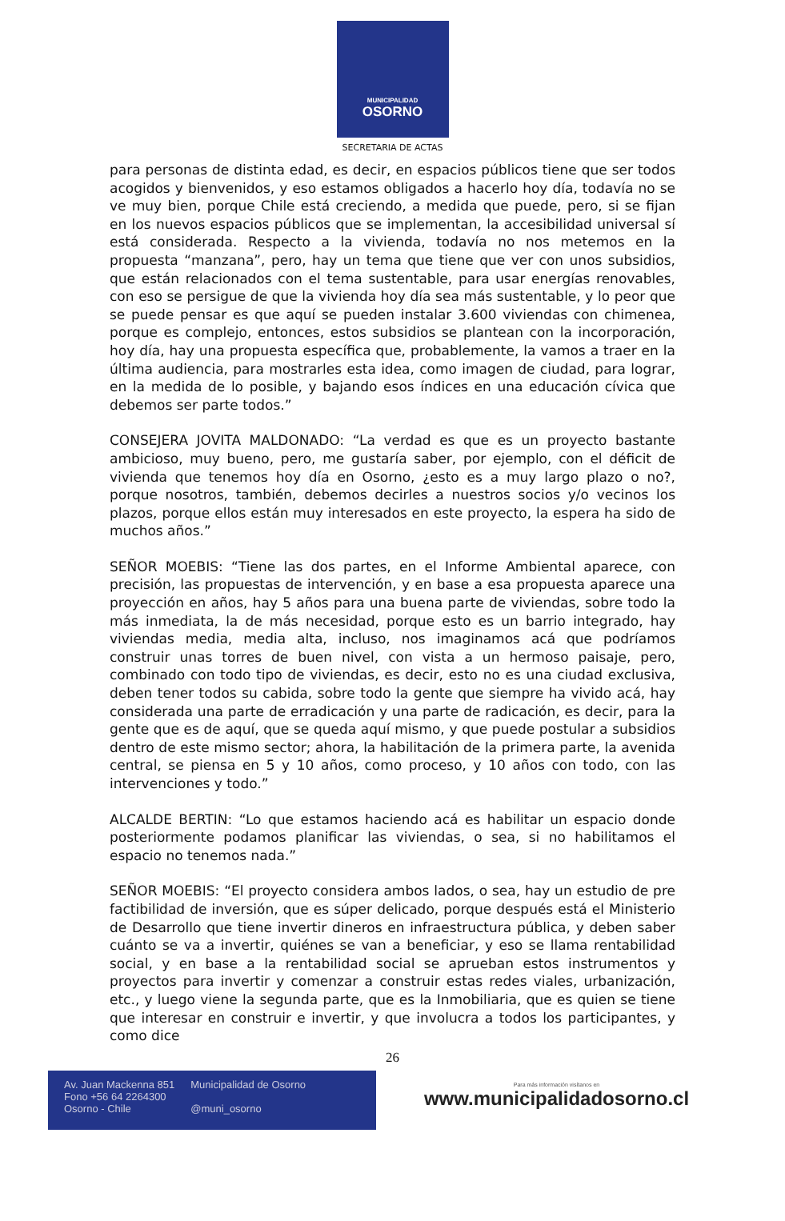MUNICIPALIDAD
OSORNO
SECRETARIA DE ACTAS
para personas de distinta edad, es decir, en espacios públicos tiene que ser todos acogidos y bienvenidos, y eso estamos obligados a hacerlo hoy día, todavía no se ve muy bien, porque Chile está creciendo, a medida que puede, pero, si se fijan en los nuevos espacios públicos que se implementan, la accesibilidad universal sí está considerada. Respecto a la vivienda, todavía no nos metemos en la propuesta “manzana”, pero, hay un tema que tiene que ver con unos subsidios, que están relacionados con el tema sustentable, para usar energías renovables, con eso se persigue de que la vivienda hoy día sea más sustentable, y lo peor que se puede pensar es que aquí se pueden instalar 3.600 viviendas con chimenea, porque es complejo, entonces, estos subsidios se plantean con la incorporación, hoy día, hay una propuesta específica que, probablemente, la vamos a traer en la última audiencia, para mostrarles esta idea, como imagen de ciudad, para lograr, en la medida de lo posible, y bajando esos índices en una educación cívica que debemos ser parte todos.”
CONSEJERA JOVITA MALDONADO: “La verdad es que es un proyecto bastante ambicioso, muy bueno, pero, me gustaría saber, por ejemplo, con el déficit de vivienda que tenemos hoy día en Osorno, ¿esto es a muy largo plazo o no?, porque nosotros, también, debemos decirles a nuestros socios y/o vecinos los plazos, porque ellos están muy interesados en este proyecto, la espera ha sido de muchos años.”
SEÑOR MOEBIS: “Tiene las dos partes, en el Informe Ambiental aparece, con precisión, las propuestas de intervención, y en base a esa propuesta aparece una proyección en años, hay 5 años para una buena parte de viviendas, sobre todo la más inmediata, la de más necesidad, porque esto es un barrio integrado, hay viviendas media, media alta, incluso, nos imaginamos acá que podríamos construir unas torres de buen nivel, con vista a un hermoso paisaje, pero, combinado con todo tipo de viviendas, es decir, esto no es una ciudad exclusiva, deben tener todos su cabida, sobre todo la gente que siempre ha vivido acá, hay considerada una parte de erradicación y una parte de radicación, es decir, para la gente que es de aquí, que se queda aquí mismo, y que puede postular a subsidios dentro de este mismo sector; ahora, la habilitación de la primera parte, la avenida central, se piensa en 5 y 10 años, como proceso, y 10 años con todo, con las intervenciones y todo.”
ALCALDE BERTIN: “Lo que estamos haciendo acá es habilitar un espacio donde posteriormente podamos planificar las viviendas, o sea, si no habilitamos el espacio no tenemos nada.”
SEÑOR MOEBIS: “El proyecto considera ambos lados, o sea, hay un estudio de pre factibilidad de inversión, que es súper delicado, porque después está el Ministerio de Desarrollo que tiene invertir dineros en infraestructura pública, y deben saber cuánto se va a invertir, quiénes se van a beneficiar, y eso se llama rentabilidad social, y en base a la rentabilidad social se aprueban estos instrumentos y proyectos para invertir y comenzar a construir estas redes viales, urbanización, etc., y luego viene la segunda parte, que es la Inmobiliaria, que es quien se tiene que interesar en construir e invertir, y que involucra a todos los participantes, y como dice
26
Av. Juan Mackenna 851
Fono +56 64 2264300
Osorno - Chile
Municipalidad de Osorno
@muni_osorno
Para más información visítanos en
www.municipalidadosorno.cl